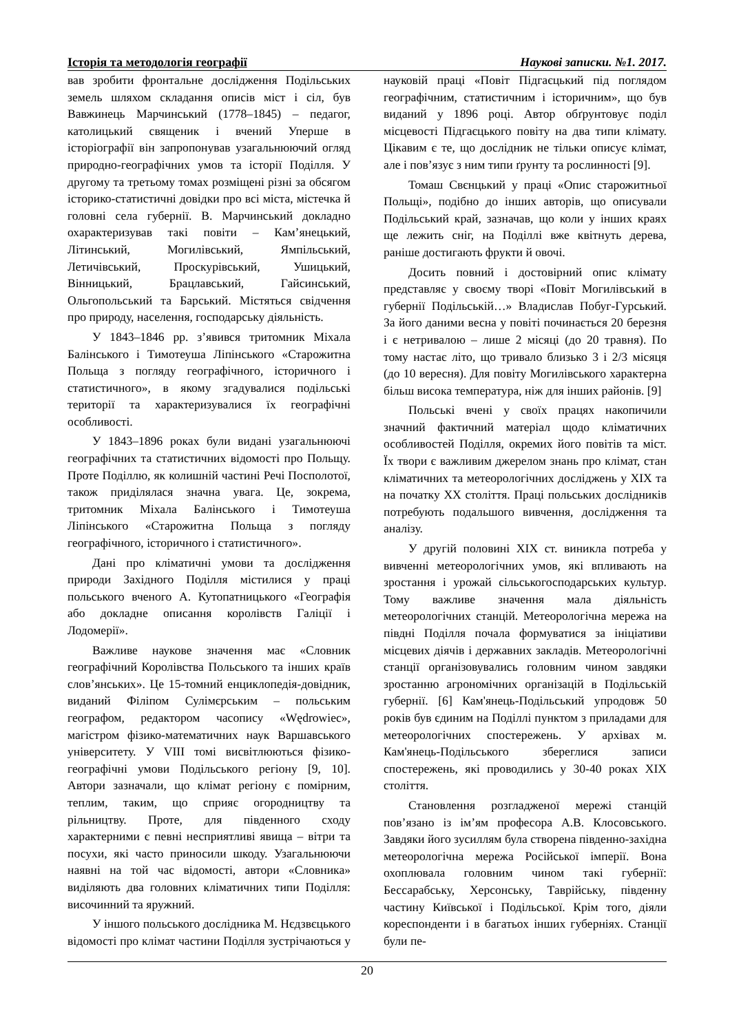Історія та методологія географії Наукові записки. №1. 2017.
вав зробити фронтальне дослідження Подільських земель шляхом складання описів міст і сіл, був Вавжинець Марчинський (1778–1845) – педагог, католицький священик і вчений Уперше в історіографії він запропонував узагальнюючий огляд природно-географічних умов та історії Поділля. У другому та третьому томах розміщені різні за обсягом історико-статистичні довідки про всі міста, містечка й головні села губернії. В. Марчинський докладно охарактеризував такі повіти – Кам’янецький, Літинський, Могилівський, Ямпільський, Летичівський, Проскурівський, Ушицький, Вінницький, Брацлавський, Гайсинський, Ольгопольський та Барський. Містяться свідчення про природу, населення, господарську діяльність.
У 1843–1846 рр. з’явився тритомник Міхала Балінського і Тимотеуша Ліпінського «Старожитна Польща з погляду географічного, історичного і статистичного», в якому згадувалися подільські території та характеризувалися їх географічні особливості.
У 1843–1896 роках були видані узагальнюючі географічних та статистичних відомості про Польщу. Проте Поділлю, як колишній частині Речі Посполотої, також приділялася значна увага. Це, зокрема, тритомник Міхала Балінського і Тимотеуша Ліпінського «Старожитна Польща з погляду географічного, історичного і статистичного».
Дані про кліматичні умови та дослідження природи Західного Поділля містилися у праці польського вченого А. Кутопатницького «Географія або докладне описання королівств Галіції і Лодомерії».
Важливе наукове значення має «Словник географічний Королівства Польського та інших країв слов’янських». Це 15-томний енциклопедія-довідник, виданий Філіпом Сулімєрським – польським географом, редактором часопису «Wędrowiec», магістром фізико-математичних наук Варшавського університету. У VIII томі висвітлюються фізико-географічні умови Подільського регіону [9, 10]. Автори зазначали, що клімат регіону є помірним, теплим, таким, що сприяє огородництву та рільництву. Проте, для південного сходу характерними є певні несприятливі явища – вітри та посухи, які часто приносили шкоду. Узагальнюючи наявні на той час відомості, автори «Словника» виділяють два головних кліматичних типи Поділля: височинний та яружний.
У іншого польського дослідника М. Нєдзвєцького відомості про клімат частини Поділля зустрічаються у науковій праці «Повіт Підгаєцький під поглядом географічним, статистичним і історичним», що був виданий у 1896 році. Автор обґрунтовує поділ місцевості Підгаєцького повіту на два типи клімату. Цікавим є те, що дослідник не тільки описує клімат, але і пов’язує з ним типи ґрунту та рослинності [9].
Томаш Свєнцький у праці «Опис старожитньої Польщі», подібно до інших авторів, що описували Подільський край, зазначав, що коли у інших краях ще лежить сніг, на Поділлі вже квітнуть дерева, раніше достигають фрукти й овочі.
Досить повний і достовірний опис клімату представляє у своєму творі «Повіт Могилівський в губернії Подільській…» Владислав Побуг-Гурський. За його даними весна у повіті починається 20 березня і є нетривалою – лише 2 місяці (до 20 травня). По тому настає літо, що тривало близько 3 і 2/3 місяця (до 10 вересня). Для повіту Могилівського характерна більш висока температура, ніж для інших районів. [9]
Польські вчені у своїх працях накопичили значний фактичний матеріал щодо кліматичних особливостей Поділля, окремих його повітів та міст. Їх твори є важливим джерелом знань про клімат, стан кліматичних та метеорологічних досліджень у XIX та на початку XX століття. Праці польських дослідників потребують подальшого вивчення, дослідження та аналізу.
У другій половині XIX ст. виникла потреба у вивченні метеорологічних умов, які впливають на зростання і урожай сільськогосподарських культур. Тому важливе значення мала діяльність метеорологічних станцій. Метеорологічна мережа на півдні Поділля почала формуватися за ініціативи місцевих діячів і державних закладів. Метеорологічні станції організовувались головним чином завдяки зростанню агрономічних організацій в Подільській губернії. [6] Кам'янець-Подільський упродовж 50 років був єдиним на Поділлі пунктом з приладами для метеорологічних спостережень. У архівах м. Кам'янець-Подільського збереглися записи спостережень, які проводились у 30-40 роках XIX століття.
Становлення розгладженої мережі станцій пов’язано із ім’ям професора А.В. Клосовського. Завдяки його зусиллям була створена південно-західна метеорологічна мережа Російської імперії. Вона охоплювала головним чином такі губернії: Бессарабську, Херсонську, Таврійську, південну частину Київської і Подільської. Крім того, діяли кореспонденти і в багатьох інших губерніях. Станції були пе-
20